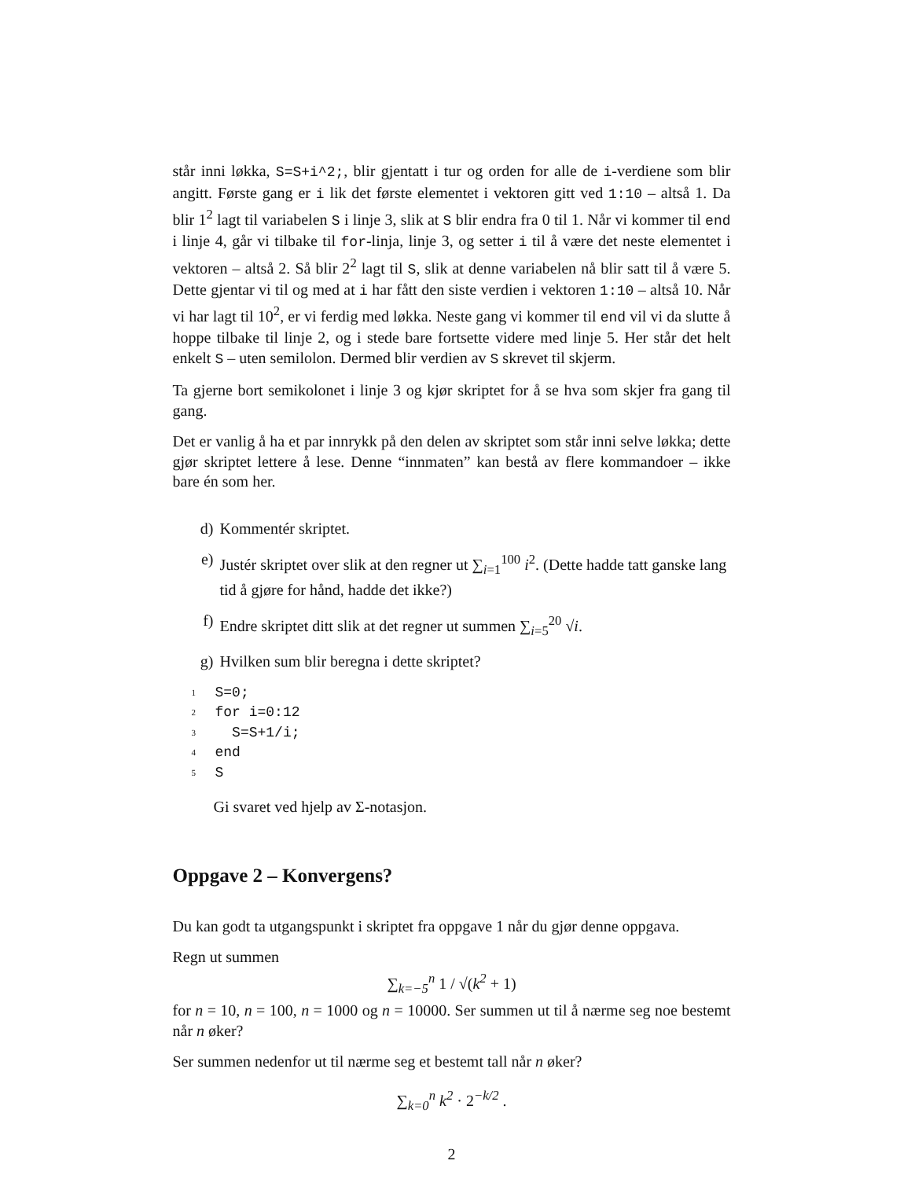står inni løkka, S=S+i^2;, blir gjentatt i tur og orden for alle de i-verdiene som blir angitt. Første gang er i lik det første elementet i vektoren gitt ved 1:10 – altså 1. Da blir 1<sup>2</sup> lagt til variabelen S i linje 3, slik at S blir endra fra 0 til 1. Når vi kommer til end i linje 4, går vi tilbake til for-linja, linje 3, og setter i til å være det neste elementet i vektoren – altså 2. Så blir 2<sup>2</sup> lagt til S, slik at denne variabelen nå blir satt til å være 5. Dette gjentar vi til og med at i har fått den siste verdien i vektoren 1:10 – altså 10. Når vi har lagt til 10<sup>2</sup>, er vi ferdig med løkka. Neste gang vi kommer til end vil vi da slutte å hoppe tilbake til linje 2, og i stede bare fortsette videre med linje 5. Her står det helt enkelt S – uten semilolon. Dermed blir verdien av S skrevet til skjerm.
Ta gjerne bort semikolonet i linje 3 og kjør skriptet for å se hva som skjer fra gang til gang.
Det er vanlig å ha et par innrykk på den delen av skriptet som står inni selve løkka; dette gjør skriptet lettere å lese. Denne “innmaten” kan bestå av flere kommandoer – ikke bare én som her.
d) Kommentér skriptet.
e) Justér skriptet over slik at den regner ut ∑<sub>i=1</sub><sup>100</sup> i<sup>2</sup>. (Dette hadde tatt ganske lang tid å gjøre for hånd, hadde det ikke?)
f) Endre skriptet ditt slik at det regner ut summen ∑<sub>i=5</sub><sup>20</sup> √i.
g) Hvilken sum blir beregna i dette skriptet?
1 S=0;
2 for i=0:12
3 S=S+1/i;
4 end
5 S
Gi svaret ved hjelp av Σ-notasjon.
Oppgave 2 – Konvergens?
Du kan godt ta utgangspunkt i skriptet fra oppgave 1 når du gjør denne oppgava.
Regn ut summen
∑<sub>k=−5</sub><sup>n</sup> 1 / √(k<sup>2</sup> + 1)
for n = 10, n = 100, n = 1000 og n = 10000. Ser summen ut til å nærme seg noe bestemt når n øker?
Ser summen nedenfor ut til nærme seg et bestemt tall når n øker?
∑<sub>k=0</sub><sup>n</sup> k<sup>2</sup> · 2<sup>−k/2</sup> .
2